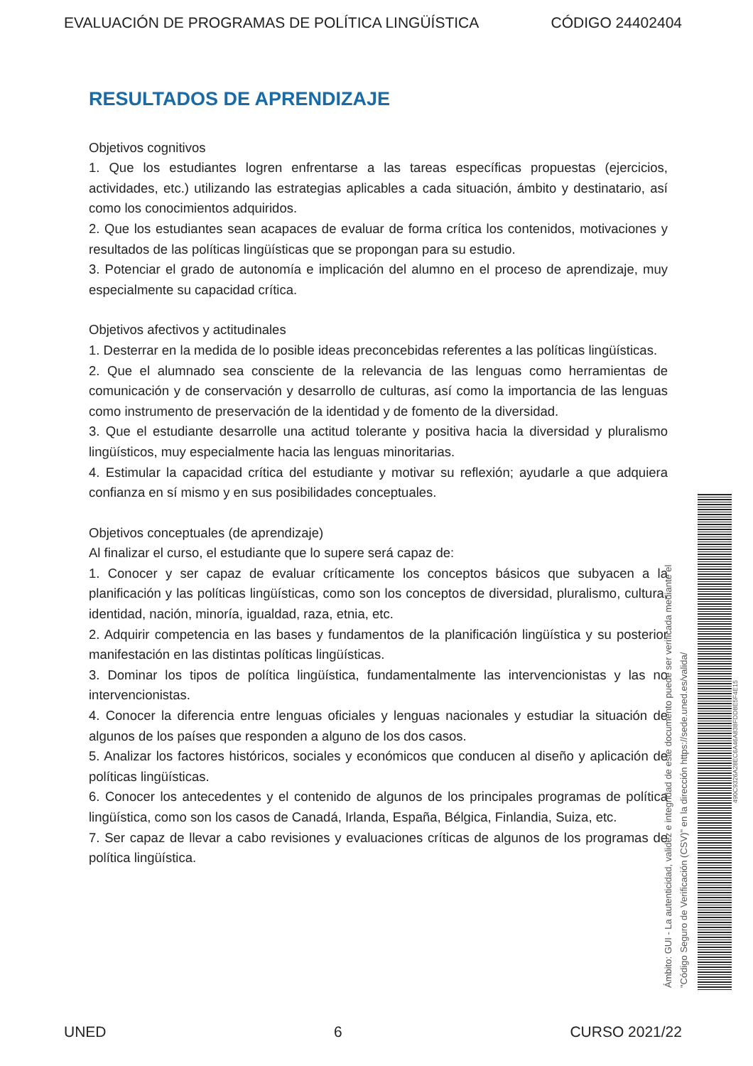EVALUACIÓN DE PROGRAMAS DE POLÍTICA LINGÜÍSTICA CÓDIGO 24402404
RESULTADOS DE APRENDIZAJE
Objetivos cognitivos
1. Que los estudiantes logren enfrentarse a las tareas específicas propuestas (ejercicios, actividades, etc.) utilizando las estrategias aplicables a cada situación, ámbito y destinatario, así como los conocimientos adquiridos.
2. Que los estudiantes sean acapaces de evaluar de forma crítica los contenidos, motivaciones y resultados de las políticas lingüísticas que se propongan para su estudio.
3. Potenciar el grado de autonomía e implicación del alumno en el proceso de aprendizaje, muy especialmente su capacidad crítica.
Objetivos afectivos y actitudinales
1. Desterrar en la medida de lo posible ideas preconcebidas referentes a las políticas lingüísticas.
2. Que el alumnado sea consciente de la relevancia de las lenguas como herramientas de comunicación y de conservación y desarrollo de culturas, así como la importancia de las lenguas como instrumento de preservación de la identidad y de fomento de la diversidad.
3. Que el estudiante desarrolle una actitud tolerante y positiva hacia la diversidad y pluralismo lingüísticos, muy especialmente hacia las lenguas minoritarias.
4. Estimular la capacidad crítica del estudiante y motivar su reflexión; ayudarle a que adquiera confianza en sí mismo y en sus posibilidades conceptuales.
Objetivos conceptuales (de aprendizaje)
Al finalizar el curso, el estudiante que lo supere será capaz de:
1. Conocer y ser capaz de evaluar críticamente los conceptos básicos que subyacen a la planificación y las políticas lingüísticas, como son los conceptos de diversidad, pluralismo, cultura, identidad, nación, minoría, igualdad, raza, etnia, etc.
2. Adquirir competencia en las bases y fundamentos de la planificación lingüística y su posterior manifestación en las distintas políticas lingüísticas.
3. Dominar los tipos de política lingüística, fundamentalmente las intervencionistas y las no intervencionistas.
4. Conocer la diferencia entre lenguas oficiales y lenguas nacionales y estudiar la situación de algunos de los países que responden a alguno de los dos casos.
5. Analizar los factores históricos, sociales y económicos que conducen al diseño y aplicación de políticas lingüísticas.
6. Conocer los antecedentes y el contenido de algunos de los principales programas de política lingüística, como son los casos de Canadá, Irlanda, España, Bélgica, Finlandia, Suiza, etc.
7. Ser capaz de llevar a cabo revisiones y evaluaciones críticas de algunos de los programas de política lingüística.
Ámbito: GUI - La autenticidad, validez e integridad de este documento puede ser verificada mediante el
"Código Seguro de Verificación (CSV)" en la dirección https://sede.uned.es/valida/
490C9326A28EC6A46A838FDD8E5F4E15
UNED 6 CURSO 2021/22